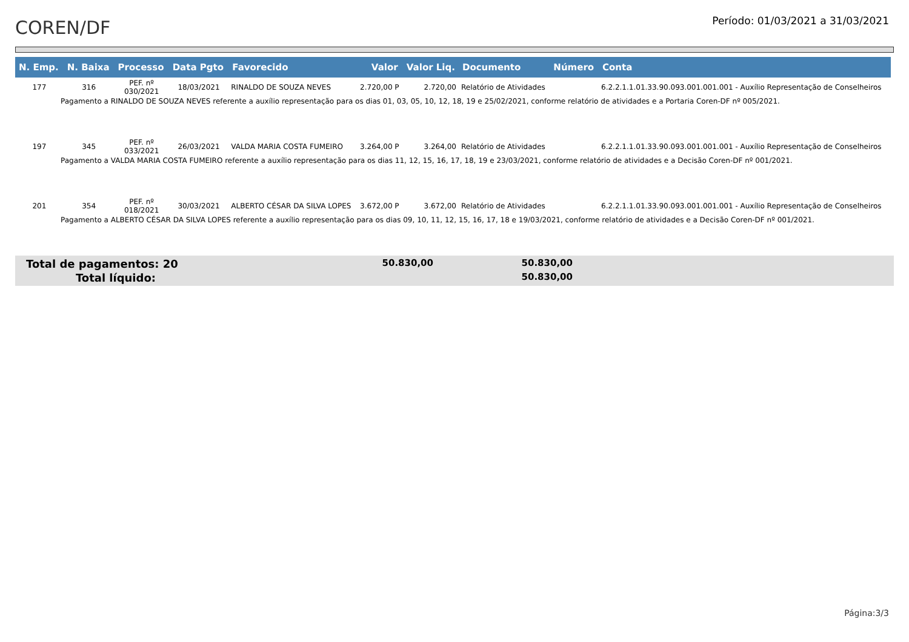COREN/DF
Período: 01/03/2021 a 31/03/2021
| N. Emp. | N. Baixa | Processo | Data Pgto | Favorecido | Valor | Valor Liq. | Documento | Número | Conta |
| --- | --- | --- | --- | --- | --- | --- | --- | --- | --- |
| 177 | 316 | PEF. nº 030/2021 | 18/03/2021 | RINALDO DE SOUZA NEVES | 2.720,00 P | 2.720,00 | Relatório de Atividades | | 6.2.2.1.1.01.33.90.093.001.001.001 - Auxílio Representação de Conselheiros |
| Pagamento a RINALDO DE SOUZA NEVES referente a auxílio representação para os dias 01, 03, 05, 10, 12, 18, 19 e 25/02/2021, conforme relatório de atividades e a Portaria Coren-DF nº 005/2021. | | | | | | | | | |
| 197 | 345 | PEF. nº 033/2021 | 26/03/2021 | VALDA MARIA COSTA FUMEIRO | 3.264,00 P | 3.264,00 | Relatório de Atividades | | 6.2.2.1.1.01.33.90.093.001.001.001 - Auxílio Representação de Conselheiros |
| Pagamento a VALDA MARIA COSTA FUMEIRO referente a auxílio representação para os dias 11, 12, 15, 16, 17, 18, 19 e 23/03/2021, conforme relatório de atividades e a Decisão Coren-DF nº 001/2021. | | | | | | | | | |
| 201 | 354 | PEF. nº 018/2021 | 30/03/2021 | ALBERTO CÉSAR DA SILVA LOPES | 3.672,00 P | 3.672,00 | Relatório de Atividades | | 6.2.2.1.1.01.33.90.093.001.001.001 - Auxílio Representação de Conselheiros |
| Pagamento a ALBERTO CÉSAR DA SILVA LOPES referente a auxílio representação para os dias 09, 10, 11, 12, 15, 16, 17, 18 e 19/03/2021, conforme relatório de atividades e a Decisão Coren-DF nº 001/2021. | | | | | | | | | |
Total de pagamentos: 20
50.830,00
50.830,00
Total líquido:
50.830,00
Página:3/3